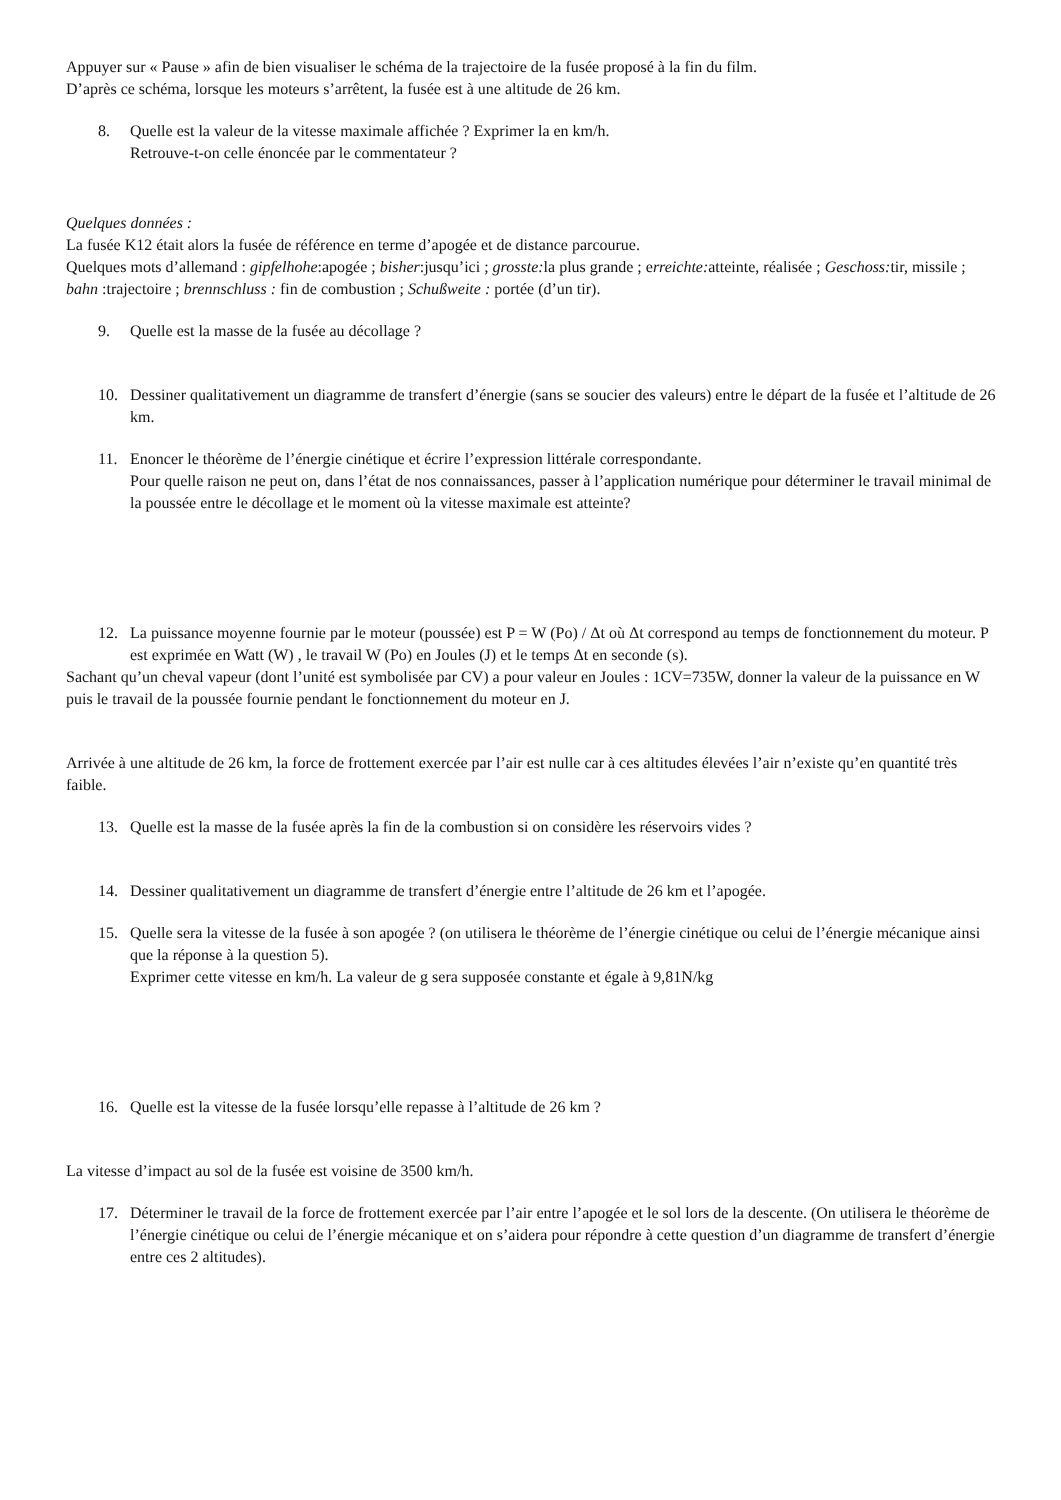Appuyer sur « Pause » afin de bien visualiser le schéma de la trajectoire de la fusée proposé à la fin du film.
D’après ce schéma, lorsque les moteurs s’arrêtent, la fusée est à une altitude de 26 km.
8. Quelle est la valeur de la vitesse maximale affichée ? Exprimer la en km/h.
Retrouve-t-on celle énoncée par le commentateur ?
Quelques données :
La fusée K12 était alors la fusée de référence en terme d’apogée et de distance parcourue.
Quelques mots d’allemand : gipfelhohe:apogée ; bisher:jusqu’ici ; grosste: la plus grande ; erreichte: atteinte, réalisée ; Geschoss: tir, missile ; bahn :trajectoire ; brennschluss : fin de combustion ; Schußweite : portée (d’un tir).
9. Quelle est la masse de la fusée au décollage ?
10. Dessiner qualitativement un diagramme de transfert d’énergie (sans se soucier des valeurs) entre le départ de la fusée et l’altitude de 26 km.
11. Enoncer le théorème de l’énergie cinétique et écrire l’expression littérale correspondante.
Pour quelle raison ne peut on, dans l’état de nos connaissances, passer à l’application numérique pour déterminer le travail minimal de la poussée entre le décollage et le moment où la vitesse maximale est atteinte?
12. La puissance moyenne fournie par le moteur (poussée) est P = W (Po) / Δt où Δt correspond au temps de fonctionnement du moteur. P est exprimée en Watt (W) , le travail W (Po) en Joules (J) et le temps Δt en seconde (s).
Sachant qu’un cheval vapeur (dont l’unité est symbolisée par CV) a pour valeur en Joules : 1CV=735W, donner la valeur de la puissance en W puis le travail de la poussée fournie pendant le fonctionnement du moteur en J.
Arrivée à une altitude de 26 km, la force de frottement exercée par l’air est nulle car à ces altitudes élevées l’air n’existe qu’en quantité très faible.
13. Quelle est la masse de la fusée après la fin de la combustion si on considère les réservoirs vides ?
14. Dessiner qualitativement un diagramme de transfert d’énergie entre l’altitude de 26 km et l’apogée.
15. Quelle sera la vitesse de la fusée à son apogée ? (on utilisera le théorème de l’énergie cinétique ou celui de l’énergie mécanique ainsi que la réponse à la question 5).
Exprimer cette vitesse en km/h. La valeur de g sera supposée constante et égale à 9,81N/kg
16. Quelle est la vitesse de la fusée lorsqu’elle repasse à l’altitude de 26 km ?
La vitesse d’impact au sol de la fusée est voisine de 3500 km/h.
17. Déterminer le travail de la force de frottement exercée par l’air entre l’apogée et le sol lors de la descente. (On utilisera le théorème de l’énergie cinétique ou celui de l’énergie mécanique et on s’aidera pour répondre à cette question d’un diagramme de transfert d’énergie entre ces 2 altitudes).